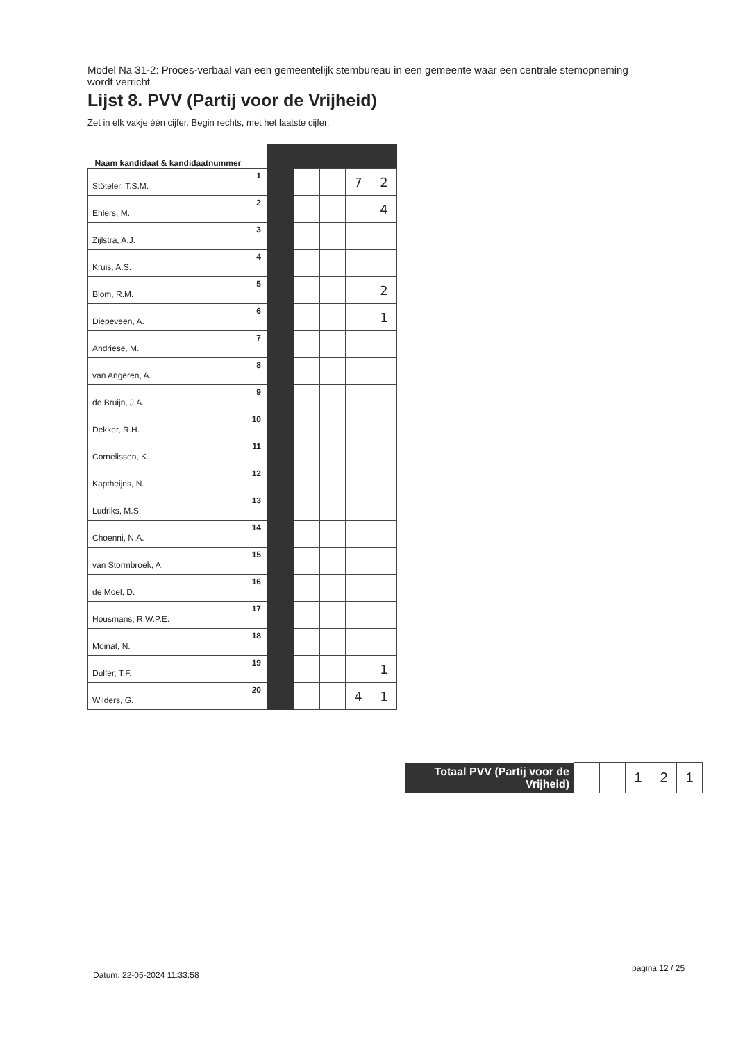Model Na 31-2: Proces-verbaal van een gemeentelijk stembureau in een gemeente waar een centrale stemopneming wordt verricht
Lijst 8. PVV (Partij voor de Vrijheid)
Zet in elk vakje één cijfer. Begin rechts, met het laatste cijfer.
| Naam kandidaat & kandidaatnummer | | | | | | |
| --- | --- | --- | --- | --- | --- | --- |
| Stöteler, T.S.M. | 1 | | | | 7 | 2 |
| Ehlers, M. | 2 | | | | | 4 |
| Zijlstra, A.J. | 3 | | | | | |
| Kruis, A.S. | 4 | | | | | |
| Blom, R.M. | 5 | | | | | 2 |
| Diepeveen, A. | 6 | | | | | 1 |
| Andriese, M. | 7 | | | | | |
| van Angeren, A. | 8 | | | | | |
| de Bruijn, J.A. | 9 | | | | | |
| Dekker, R.H. | 10 | | | | | |
| Cornelissen, K. | 11 | | | | | |
| Kaptheijns, N. | 12 | | | | | |
| Ludriks, M.S. | 13 | | | | | |
| Choenni, N.A. | 14 | | | | | |
| van Stormbroek, A. | 15 | | | | | |
| de Moel, D. | 16 | | | | | |
| Housmans, R.W.P.E. | 17 | | | | | |
| Moinat, N. | 18 | | | | | |
| Dulfer, T.F. | 19 | | | | | 1 |
| Wilders, G. | 20 | | | | 4 | 1 |
| Totaal PVV (Partij voor de Vrijheid) | | | 1 | 2 | 1 |
Datum: 22-05-2024 11:33:58
pagina 12 / 25